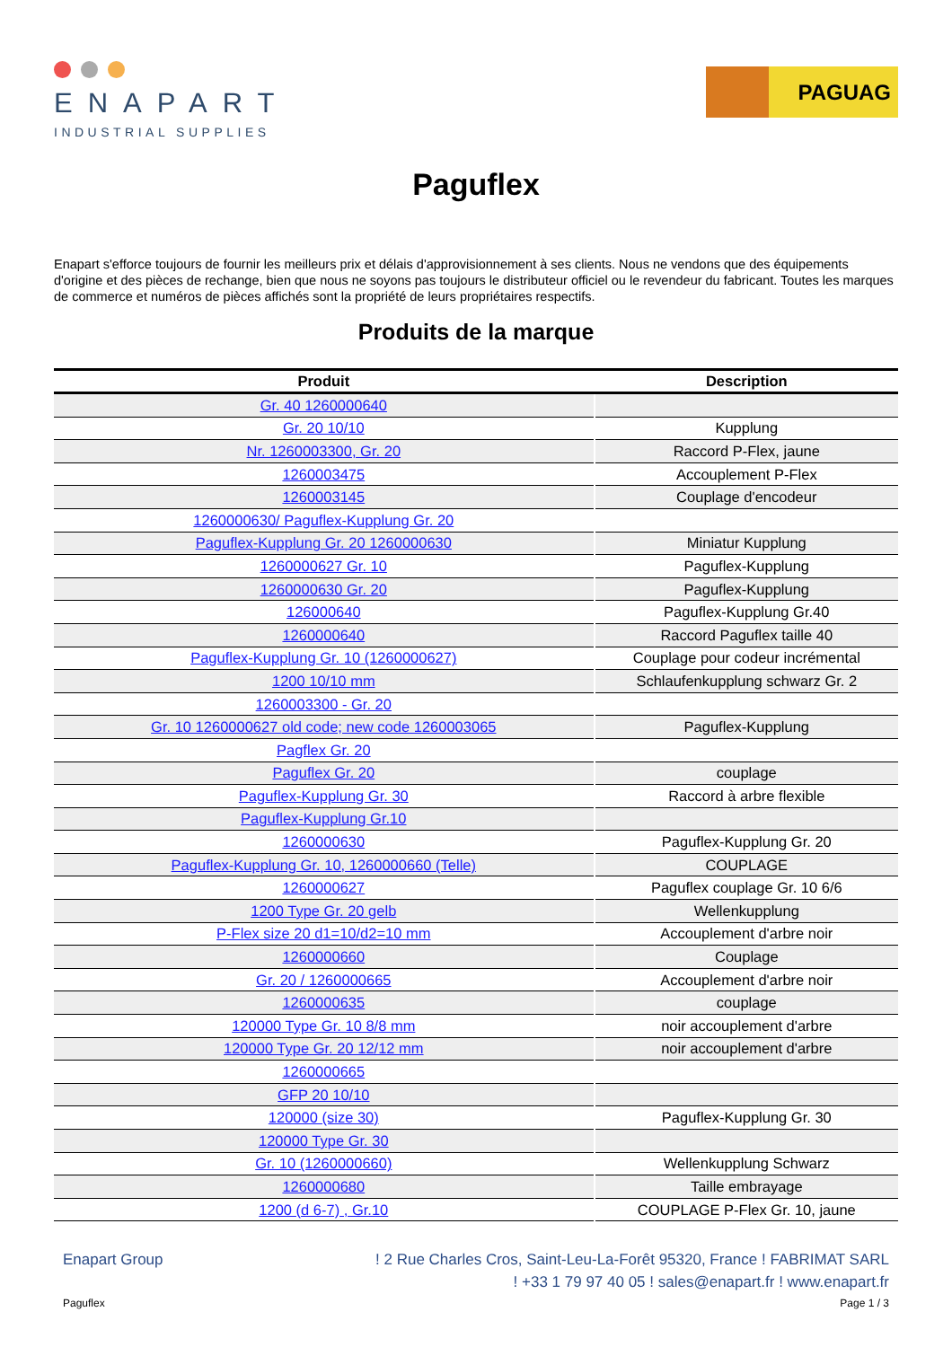ENAPART
INDUSTRIAL SUPPLIES
PAGUAG
Paguflex
Enapart s'efforce toujours de fournir les meilleurs prix et délais d'approvisionnement à ses clients. Nous ne vendons que des équipements d'origine et des pièces de rechange, bien que nous ne soyons pas toujours le distributeur officiel ou le revendeur du fabricant. Toutes les marques de commerce et numéros de pièces affichés sont la propriété de leurs propriétaires respectifs.
Produits de la marque
| Produit | Description |
| --- | --- |
| Gr. 40 1260000640 | |
| Gr. 20 10/10 | Kupplung |
| Nr. 1260003300, Gr. 20 | Raccord P-Flex, jaune |
| 1260003475 | Accouplement P-Flex |
| 1260003145 | Couplage d'encodeur |
| 1260000630/ Paguflex-Kupplung Gr. 20 | |
| Paguflex-Kupplung Gr. 20 1260000630 | Miniatur Kupplung |
| 1260000627 Gr. 10 | Paguflex-Kupplung |
| 1260000630 Gr. 20 | Paguflex-Kupplung |
| 126000640 | Paguflex-Kupplung Gr.40 |
| 1260000640 | Raccord Paguflex taille 40 |
| Paguflex-Kupplung Gr. 10 (1260000627) | Couplage pour codeur incrémental |
| 1200 10/10 mm | Schlaufenkupplung schwarz Gr. 2 |
| 1260003300 - Gr. 20 | |
| Gr. 10 1260000627 old code; new code 1260003065 | Paguflex-Kupplung |
| Pagflex Gr. 20 | |
| Paguflex Gr. 20 | couplage |
| Paguflex-Kupplung Gr. 30 | Raccord à arbre flexible |
| Paguflex-Kupplung Gr.10 | |
| 1260000630 | Paguflex-Kupplung Gr. 20 |
| Paguflex-Kupplung Gr. 10, 1260000660 (Telle) | COUPLAGE |
| 1260000627 | Paguflex couplage Gr. 10 6/6 |
| 1200 Type Gr. 20 gelb | Wellenkupplung |
| P-Flex size 20 d1=10/d2=10 mm | Accouplement d'arbre noir |
| 1260000660 | Couplage |
| Gr. 20 / 1260000665 | Accouplement d'arbre noir |
| 1260000635 | couplage |
| 120000 Type Gr. 10 8/8 mm | noir accouplement d'arbre |
| 120000 Type Gr. 20 12/12 mm | noir accouplement d'arbre |
| 1260000665 | |
| GFP 20 10/10 | |
| 120000 (size 30) | Paguflex-Kupplung Gr. 30 |
| 120000 Type Gr. 30 | |
| Gr. 10 (1260000660) | Wellenkupplung Schwarz |
| 1260000680 | Taille embrayage |
| 1200 (d 6-7) , Gr.10 | COUPLAGE P-Flex Gr. 10, jaune |
Enapart Group ! 2 Rue Charles Cros, Saint-Leu-La-Forêt 95320, France ! FABRIMAT SARL
! +33 1 79 97 40 05 ! sales@enapart.fr ! www.enapart.fr
Paguflex Page 1 / 3